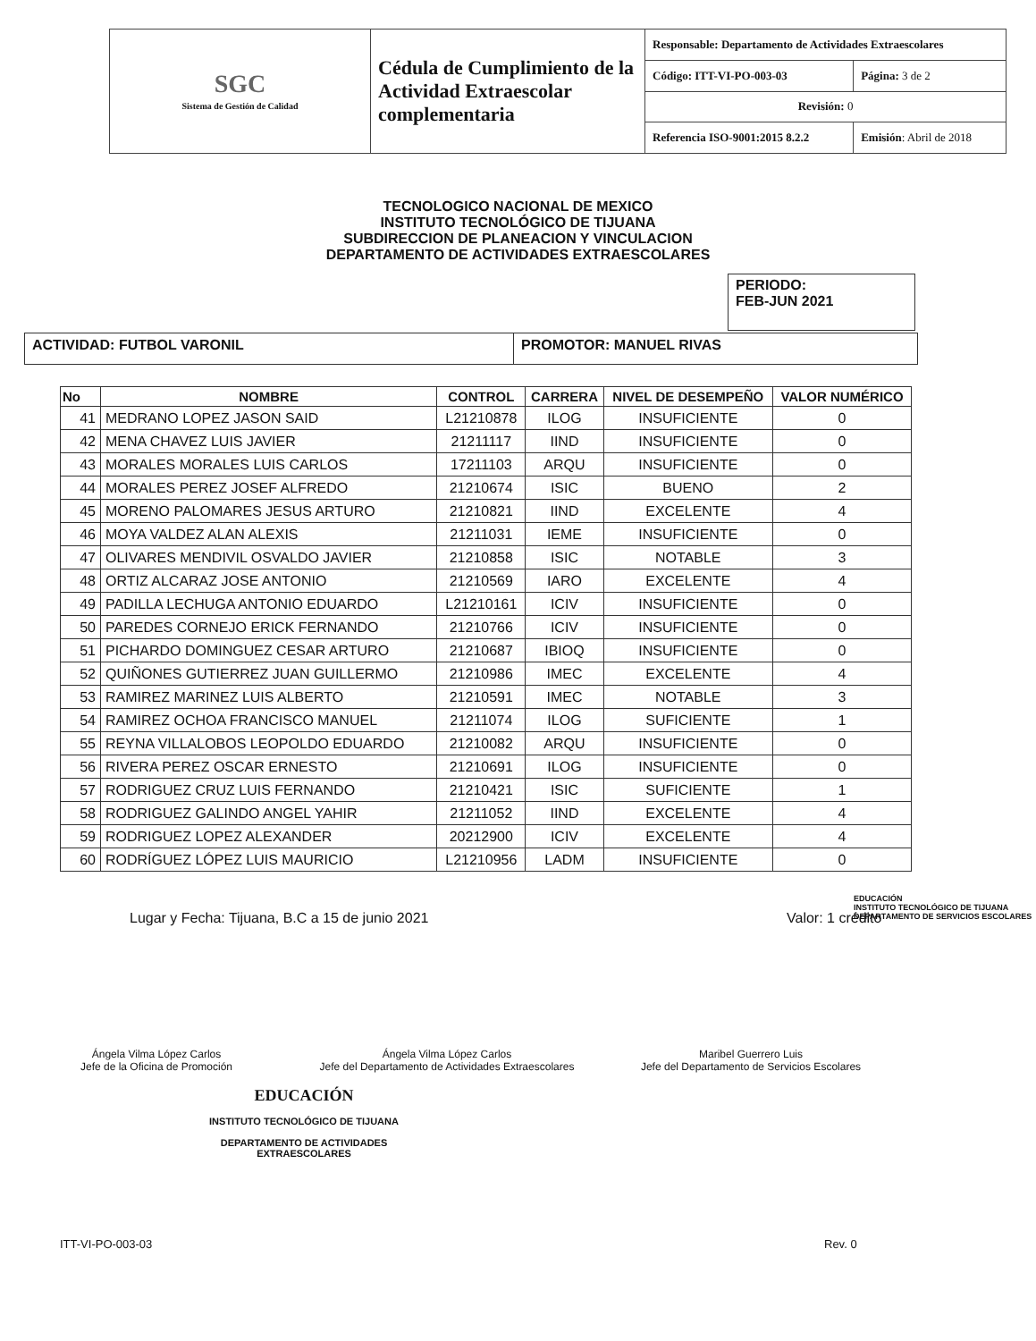| SGC Sistema de Gestión de Calidad | Cédula de Cumplimiento de la Actividad Extraescolar complementaria | Responsable: Departamento de Actividades Extraescolares | |
| | | Código: ITT-VI-PO-003-03 | Página: 3 de 2 |
| | | Revisión: 0 | |
| | | Referencia ISO-9001:2015 8.2.2 | Emisión : Abril de 2018 |
TECNOLOGICO NACIONAL DE MEXICO
INSTITUTO TECNOLÓGICO DE TIJUANA
SUBDIRECCION DE PLANEACION Y VINCULACION
DEPARTAMENTO DE ACTIVIDADES EXTRAESCOLARES
PERIODO:
FEB-JUN 2021
| ACTIVIDAD: FUTBOL VARONIL | PROMOTOR: MANUEL RIVAS |
| No | NOMBRE | CONTROL | CARRERA | NIVEL DE DESEMPEÑO | VALOR NUMÉRICO |
| --- | --- | --- | --- | --- | --- |
| 41 | MEDRANO LOPEZ JASON SAID | L21210878 | ILOG | INSUFICIENTE | 0 |
| 42 | MENA CHAVEZ LUIS JAVIER | 21211117 | IIND | INSUFICIENTE | 0 |
| 43 | MORALES MORALES LUIS CARLOS | 17211103 | ARQU | INSUFICIENTE | 0 |
| 44 | MORALES PEREZ JOSEF ALFREDO | 21210674 | ISIC | BUENO | 2 |
| 45 | MORENO PALOMARES JESUS ARTURO | 21210821 | IIND | EXCELENTE | 4 |
| 46 | MOYA VALDEZ ALAN ALEXIS | 21211031 | IEME | INSUFICIENTE | 0 |
| 47 | OLIVARES MENDIVIL OSVALDO JAVIER | 21210858 | ISIC | NOTABLE | 3 |
| 48 | ORTIZ ALCARAZ JOSE ANTONIO | 21210569 | IARO | EXCELENTE | 4 |
| 49 | PADILLA LECHUGA ANTONIO EDUARDO | L21210161 | ICIV | INSUFICIENTE | 0 |
| 50 | PAREDES CORNEJO ERICK FERNANDO | 21210766 | ICIV | INSUFICIENTE | 0 |
| 51 | PICHARDO DOMINGUEZ CESAR ARTURO | 21210687 | IBIOQ | INSUFICIENTE | 0 |
| 52 | QUIÑONES GUTIERREZ JUAN GUILLERMO | 21210986 | IMEC | EXCELENTE | 4 |
| 53 | RAMIREZ MARINEZ LUIS ALBERTO | 21210591 | IMEC | NOTABLE | 3 |
| 54 | RAMIREZ OCHOA FRANCISCO MANUEL | 21211074 | ILOG | SUFICIENTE | 1 |
| 55 | REYNA VILLALOBOS LEOPOLDO EDUARDO | 21210082 | ARQU | INSUFICIENTE | 0 |
| 56 | RIVERA PEREZ OSCAR ERNESTO | 21210691 | ILOG | INSUFICIENTE | 0 |
| 57 | RODRIGUEZ CRUZ LUIS FERNANDO | 21210421 | ISIC | SUFICIENTE | 1 |
| 58 | RODRIGUEZ GALINDO ANGEL YAHIR | 21211052 | IIND | EXCELENTE | 4 |
| 59 | RODRIGUEZ LOPEZ ALEXANDER | 20212900 | ICIV | EXCELENTE | 4 |
| 60 | RODRÍGUEZ LÓPEZ LUIS MAURICIO | L21210956 | LADM | INSUFICIENTE | 0 |
Lugar y Fecha: Tijuana, B.C a 15 de junio 2021
Valor: 1 crédito
EDUCACIÓN
INSTITUTO TECNOLÓGICO DE TIJUANA
DEPARTAMENTO DE SERVICIOS ESCOLARES
Ángela Vilma López Carlos
Jefe de la Oficina de Promoción
Ángela Vilma López Carlos
Jefe del Departamento de Actividades Extraescolares
Maribel Guerrero Luis
Jefe del Departamento de Servicios Escolares
EDUCACIÓN
INSTITUTO TECNOLÓGICO DE TIJUANA
DEPARTAMENTO DE ACTIVIDADES
EXTRAESCOLARES
ITT-VI-PO-003-03 Rev. 0